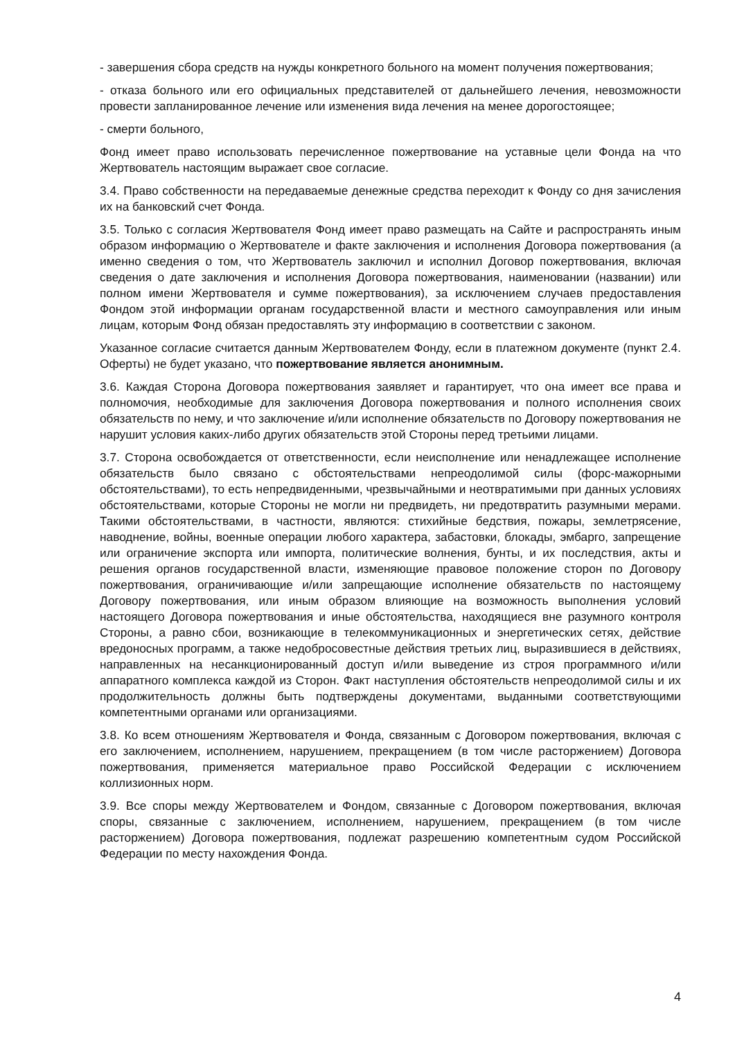- завершения сбора средств на нужды конкретного больного на момент получения пожертвования;
- отказа больного или его официальных представителей от дальнейшего лечения, невозможности провести запланированное лечение или изменения вида лечения на менее дорогостоящее;
- смерти больного,
Фонд имеет право использовать перечисленное пожертвование на уставные цели Фонда на что Жертвователь настоящим выражает свое согласие.
3.4. Право собственности на передаваемые денежные средства переходит к Фонду со дня зачисления их на банковский счет Фонда.
3.5. Только с согласия Жертвователя Фонд имеет право размещать на Сайте и распространять иным образом информацию о Жертвователе и факте заключения и исполнения Договора пожертвования (а именно сведения о том, что Жертвователь заключил и исполнил Договор пожертвования, включая сведения о дате заключения и исполнения Договора пожертвования, наименовании (названии) или полном имени Жертвователя и сумме пожертвования), за исключением случаев предоставления Фондом этой информации органам государственной власти и местного самоуправления или иным лицам, которым Фонд обязан предоставлять эту информацию в соответствии с законом.
Указанное согласие считается данным Жертвователем Фонду, если в платежном документе (пункт 2.4. Оферты) не будет указано, что пожертвование является анонимным.
3.6. Каждая Сторона Договора пожертвования заявляет и гарантирует, что она имеет все права и полномочия, необходимые для заключения Договора пожертвования и полного исполнения своих обязательств по нему, и что заключение и/или исполнение обязательств по Договору пожертвования не нарушит условия каких-либо других обязательств этой Стороны перед третьими лицами.
3.7. Сторона освобождается от ответственности, если неисполнение или ненадлежащее исполнение обязательств было связано с обстоятельствами непреодолимой силы (форс-мажорными обстоятельствами), то есть непредвиденными, чрезвычайными и неотвратимыми при данных условиях обстоятельствами, которые Стороны не могли ни предвидеть, ни предотвратить разумными мерами. Такими обстоятельствами, в частности, являются: стихийные бедствия, пожары, землетрясение, наводнение, войны, военные операции любого характера, забастовки, блокады, эмбарго, запрещение или ограничение экспорта или импорта, политические волнения, бунты, и их последствия, акты и решения органов государственной власти, изменяющие правовое положение сторон по Договору пожертвования, ограничивающие и/или запрещающие исполнение обязательств по настоящему Договору пожертвования, или иным образом влияющие на возможность выполнения условий настоящего Договора пожертвования и иные обстоятельства, находящиеся вне разумного контроля Стороны, а равно сбои, возникающие в телекоммуникационных и энергетических сетях, действие вредоносных программ, а также недобросовестные действия третьих лиц, выразившиеся в действиях, направленных на несанкционированный доступ и/или выведение из строя программного и/или аппаратного комплекса каждой из Сторон. Факт наступления обстоятельств непреодолимой силы и их продолжительность должны быть подтверждены документами, выданными соответствующими компетентными органами или организациями.
3.8. Ко всем отношениям Жертвователя и Фонда, связанным с Договором пожертвования, включая с его заключением, исполнением, нарушением, прекращением (в том числе расторжением) Договора пожертвования, применяется материальное право Российской Федерации с исключением коллизионных норм.
3.9. Все споры между Жертвователем и Фондом, связанные с Договором пожертвования, включая споры, связанные с заключением, исполнением, нарушением, прекращением (в том числе расторжением) Договора пожертвования, подлежат разрешению компетентным судом Российской Федерации по месту нахождения Фонда.
4